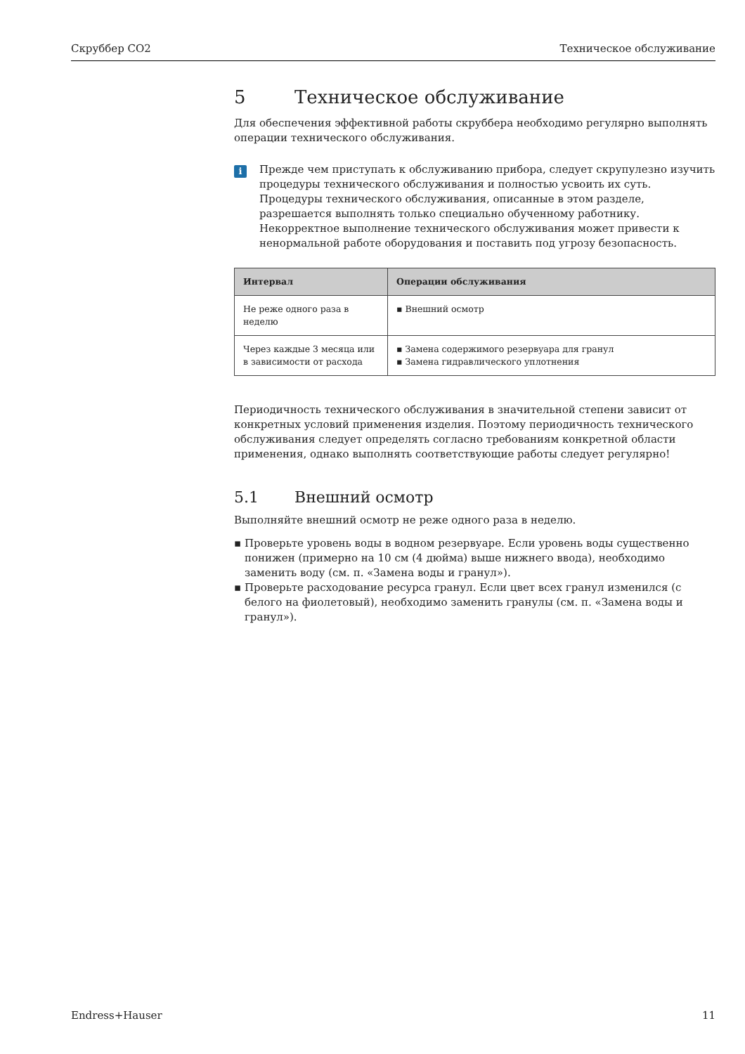Скруббер CO2 Техническое обслуживание
5 Техническое обслуживание
Для обеспечения эффективной работы скруббера необходимо регулярно выполнять операции технического обслуживания.
i
Прежде чем приступать к обслуживанию прибора, следует скрупулезно изучить процедуры технического обслуживания и полностью усвоить их суть. Процедуры технического обслуживания, описанные в этом разделе, разрешается выполнять только специально обученному работнику. Некорректное выполнение технического обслуживания может привести к ненормальной работе оборудования и поставить под угрозу безопасность.
| Интервал | Операции обслуживания |
| --- | --- |
| Не реже одного раза в неделю | ▪ Внешний осмотр |
| Через каждые 3 месяца или в зависимости от расхода | ▪ Замена содержимого резервуара для гранул ▪ Замена гидравлического уплотнения |
Периодичность технического обслуживания в значительной степени зависит от конкретных условий применения изделия. Поэтому периодичность технического обслуживания следует определять согласно требованиям конкретной области применения, однако выполнять соответствующие работы следует регулярно!
5.1 Внешний осмотр
Выполняйте внешний осмотр не реже одного раза в неделю.
Проверьте уровень воды в водном резервуаре. Если уровень воды существенно понижен (примерно на 10 см (4 дюйма) выше нижнего ввода), необходимо заменить воду (см. п. «Замена воды и гранул»).
Проверьте расходование ресурса гранул. Если цвет всех гранул изменился (с белого на фиолетовый), необходимо заменить гранулы (см. п. «Замена воды и гранул»).
Endress+Hauser 11